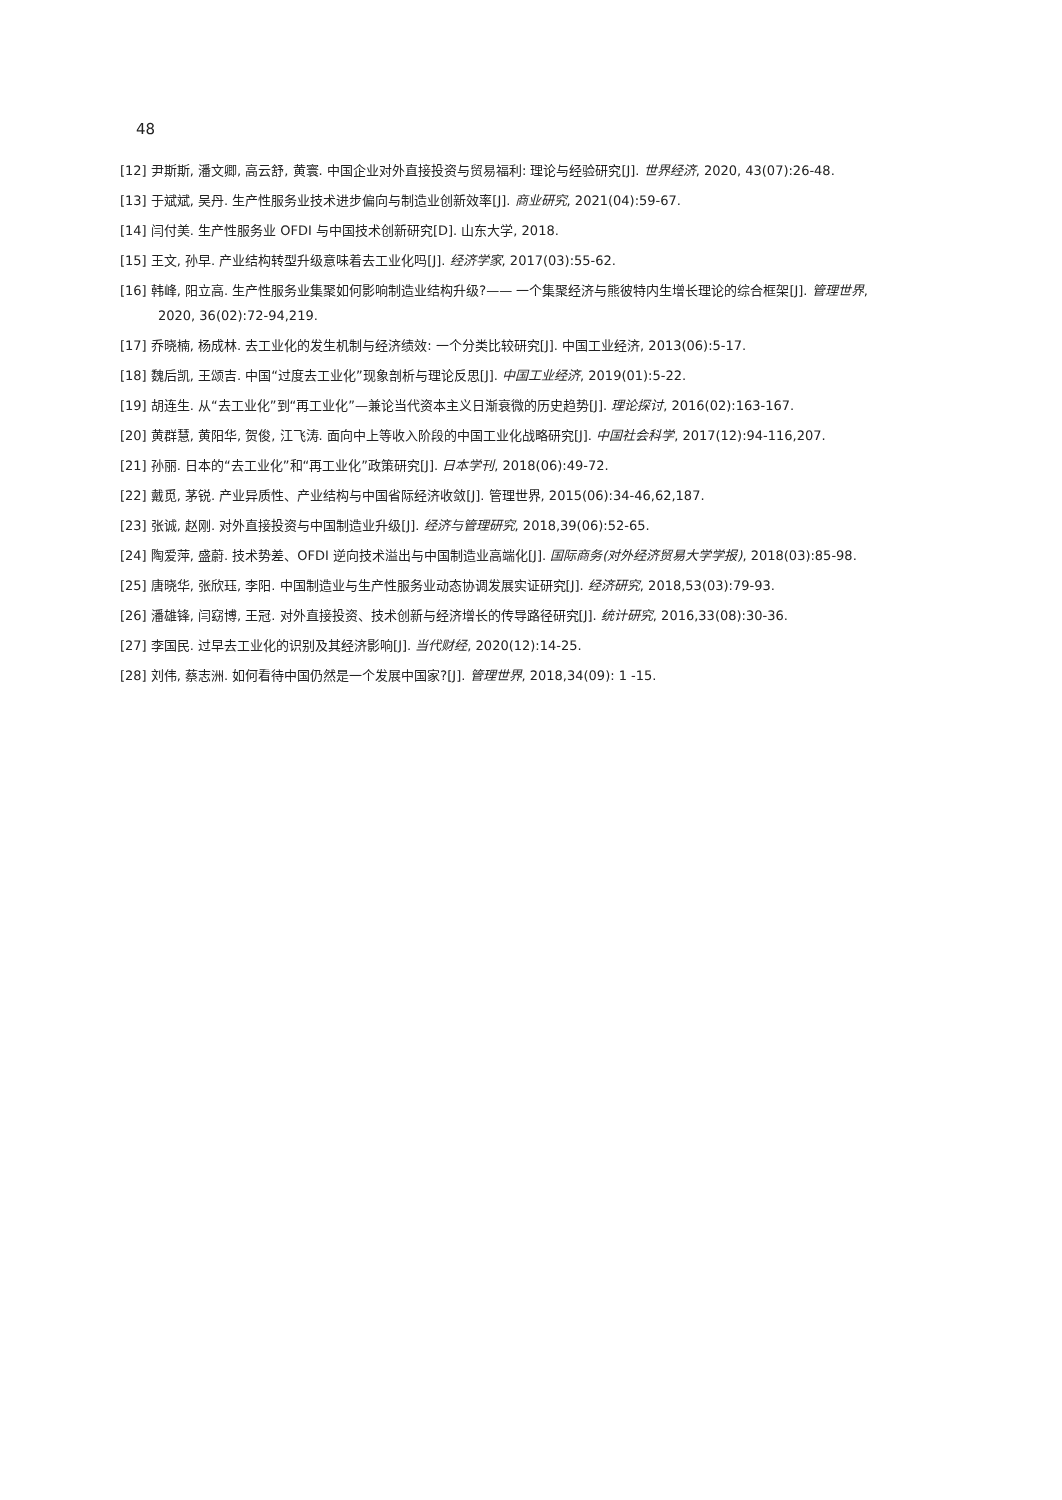48
[12] 尹斯斯, 潘文卿, 高云舒, 黄寰. 中国企业对外直接投资与贸易福利: 理论与经验研究[J]. 世界经济, 2020, 43(07):26-48.
[13] 于斌斌, 吴丹. 生产性服务业技术进步偏向与制造业创新效率[J]. 商业研究, 2021(04):59-67.
[14] 闫付美. 生产性服务业 OFDI 与中国技术创新研究[D]. 山东大学, 2018.
[15] 王文, 孙早. 产业结构转型升级意味着去工业化吗[J]. 经济学家, 2017(03):55-62.
[16] 韩峰, 阳立高. 生产性服务业集聚如何影响制造业结构升级?—— 一个集聚经济与熊彼特内生增长理论的综合框架[J]. 管理世界, 2020, 36(02):72-94,219.
[17] 乔晓楠, 杨成林. 去工业化的发生机制与经济绩效: 一个分类比较研究[J]. 中国工业经济, 2013(06):5-17.
[18] 魏后凯, 王颂吉. 中国“过度去工业化”现象剖析与理论反思[J]. 中国工业经济, 2019(01):5-22.
[19] 胡连生. 从“去工业化”到“再工业化”—兼论当代资本主义日渐衰微的历史趋势[J]. 理论探讨, 2016(02):163-167.
[20] 黄群慧, 黄阳华, 贺俊, 江飞涛. 面向中上等收入阶段的中国工业化战略研究[J]. 中国社会科学, 2017(12):94-116,207.
[21] 孙丽. 日本的“去工业化”和“再工业化”政策研究[J]. 日本学刊, 2018(06):49-72.
[22] 戴觅, 茅锐. 产业异质性、产业结构与中国省际经济收敛[J]. 管理世界, 2015(06):34-46,62,187.
[23] 张诚, 赵刚. 对外直接投资与中国制造业升级[J]. 经济与管理研究, 2018,39(06):52-65.
[24] 陶爱萍, 盛蔚. 技术势差、OFDI 逆向技术溢出与中国制造业高端化[J]. 国际商务(对外经济贸易大学学报), 2018(03):85-98.
[25] 唐晓华, 张欣珏, 李阳. 中国制造业与生产性服务业动态协调发展实证研究[J]. 经济研究, 2018,53(03):79-93.
[26] 潘雄锋, 闫窈博, 王冠. 对外直接投资、技术创新与经济增长的传导路径研究[J]. 统计研究, 2016,33(08):30-36.
[27] 李国民. 过早去工业化的识别及其经济影响[J]. 当代财经, 2020(12):14-25.
[28] 刘伟, 蔡志洲. 如何看待中国仍然是一个发展中国家?[J]. 管理世界, 2018,34(09): 1 -15.